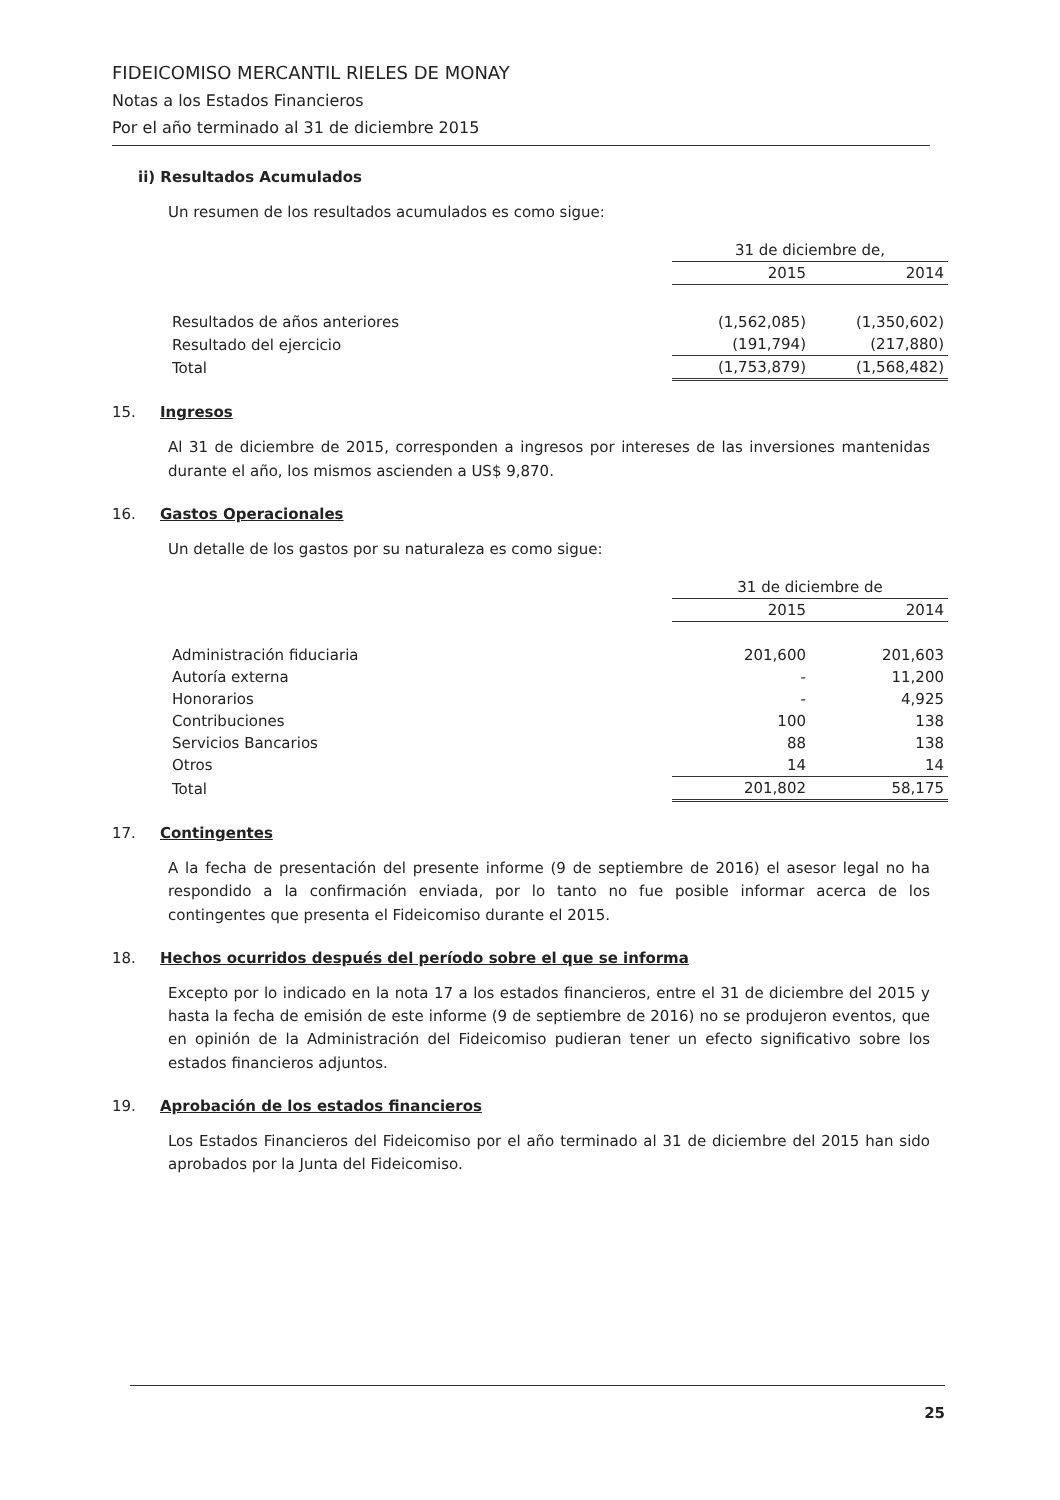FIDEICOMISO MERCANTIL RIELES DE MONAY
Notas a los Estados Financieros
Por el año terminado al 31 de diciembre 2015
ii) Resultados Acumulados
Un resumen de los resultados acumulados es como sigue:
| | 31 de diciembre de, | |
| | 2015 | 2014 |
| Resultados de años anteriores | (1,562,085) | (1,350,602) |
| Resultado del ejercicio | (191,794) | (217,880) |
| Total | (1,753,879) | (1,568,482) |
15. Ingresos
Al 31 de diciembre de 2015, corresponden a ingresos por intereses de las inversiones mantenidas durante el año, los mismos ascienden a US$ 9,870.
16. Gastos Operacionales
Un detalle de los gastos por su naturaleza es como sigue:
| | 31 de diciembre de | |
| | 2015 | 2014 |
| Administración fiduciaria | 201,600 | 201,603 |
| Autoría externa | - | 11,200 |
| Honorarios | - | 4,925 |
| Contribuciones | 100 | 138 |
| Servicios Bancarios | 88 | 138 |
| Otros | 14 | 14 |
| Total | 201,802 | 58,175 |
17. Contingentes
A la fecha de presentación del presente informe (9 de septiembre de 2016) el asesor legal no ha respondido a la confirmación enviada, por lo tanto no fue posible informar acerca de los contingentes que presenta el Fideicomiso durante el 2015.
18. Hechos ocurridos después del período sobre el que se informa
Excepto por lo indicado en la nota 17 a los estados financieros, entre el 31 de diciembre del 2015 y hasta la fecha de emisión de este informe (9 de septiembre de 2016) no se produjeron eventos, que en opinión de la Administración del Fideicomiso pudieran tener un efecto significativo sobre los estados financieros adjuntos.
19. Aprobación de los estados financieros
Los Estados Financieros del Fideicomiso por el año terminado al 31 de diciembre del 2015 han sido aprobados por la Junta del Fideicomiso.
25